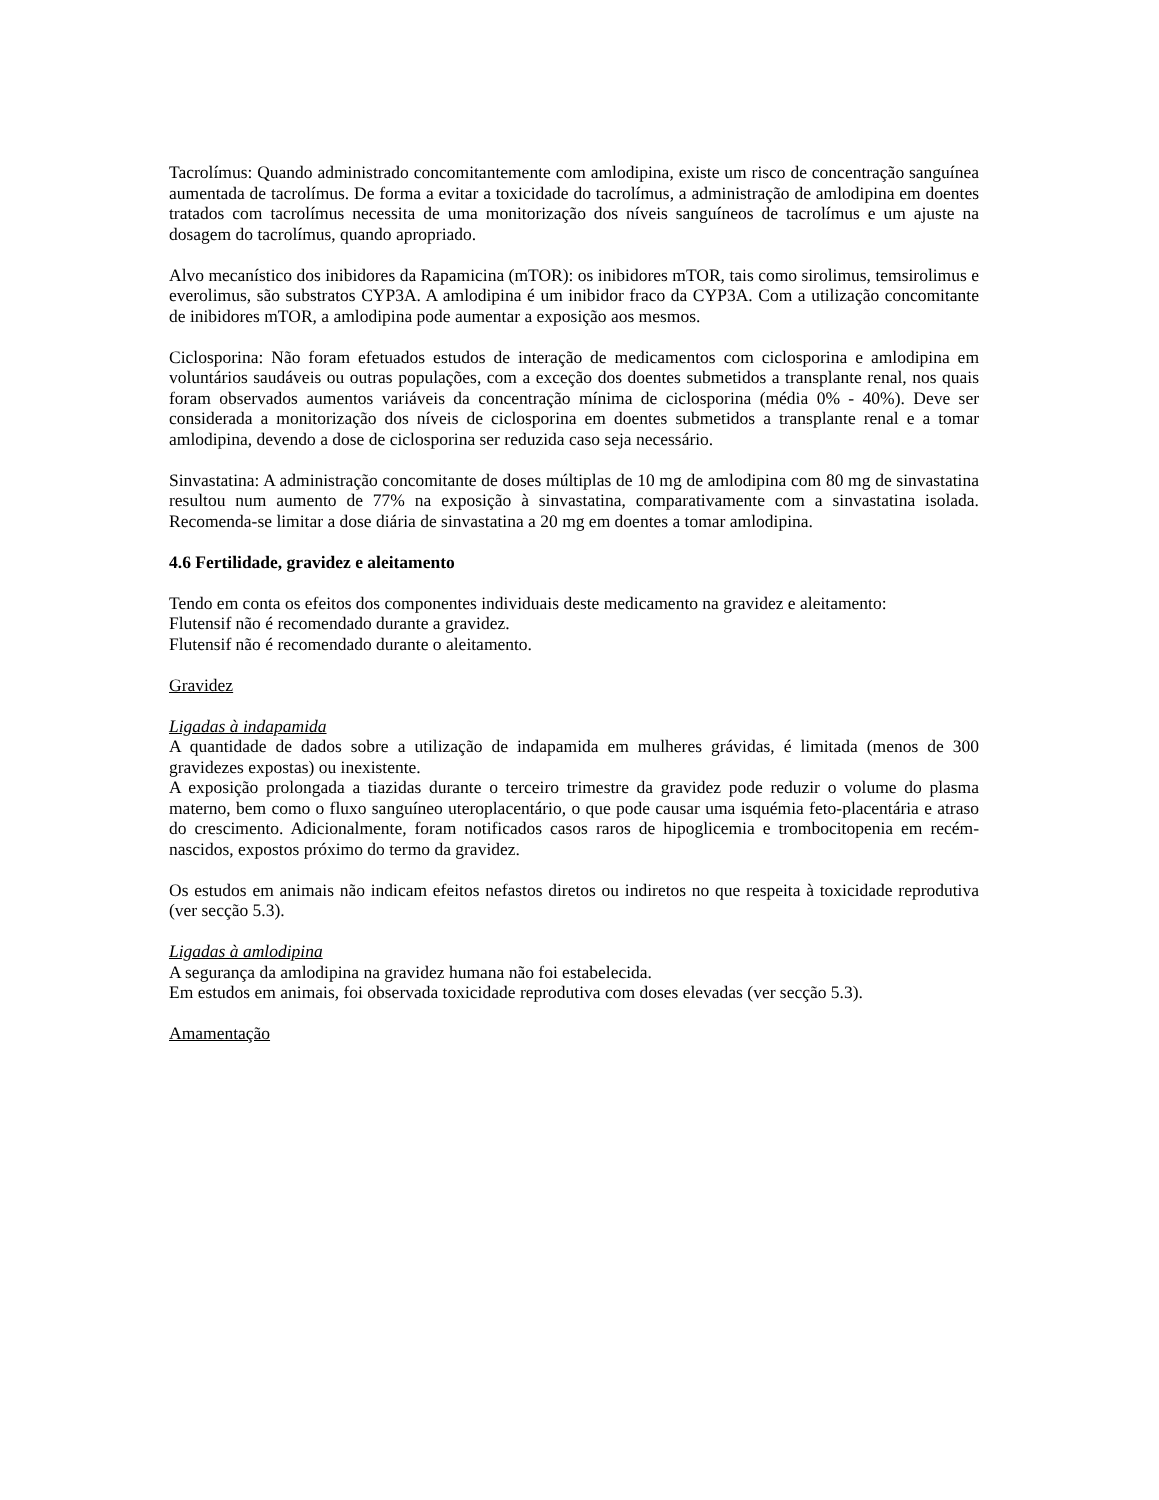Tacrolímus: Quando administrado concomitantemente com amlodipina, existe um risco de concentração sanguínea aumentada de tacrolímus. De forma a evitar a toxicidade do tacrolímus, a administração de amlodipina em doentes tratados com tacrolímus necessita de uma monitorização dos níveis sanguíneos de tacrolímus e um ajuste na dosagem do tacrolímus, quando apropriado.
Alvo mecanístico dos inibidores da Rapamicina (mTOR): os inibidores mTOR, tais como sirolimus, temsirolimus e everolimus, são substratos CYP3A. A amlodipina é um inibidor fraco da CYP3A. Com a utilização concomitante de inibidores mTOR, a amlodipina pode aumentar a exposição aos mesmos.
Ciclosporina: Não foram efetuados estudos de interação de medicamentos com ciclosporina e amlodipina em voluntários saudáveis ou outras populações, com a exceção dos doentes submetidos a transplante renal, nos quais foram observados aumentos variáveis da concentração mínima de ciclosporina (média 0% - 40%). Deve ser considerada a monitorização dos níveis de ciclosporina em doentes submetidos a transplante renal e a tomar amlodipina, devendo a dose de ciclosporina ser reduzida caso seja necessário.
Sinvastatina: A administração concomitante de doses múltiplas de 10 mg de amlodipina com 80 mg de sinvastatina resultou num aumento de 77% na exposição à sinvastatina, comparativamente com a sinvastatina isolada. Recomenda-se limitar a dose diária de sinvastatina a 20 mg em doentes a tomar amlodipina.
4.6 Fertilidade, gravidez e aleitamento
Tendo em conta os efeitos dos componentes individuais deste medicamento na gravidez e aleitamento:
Flutensif não é recomendado durante a gravidez.
Flutensif não é recomendado durante o aleitamento.
Gravidez
Ligadas à indapamida
A quantidade de dados sobre a utilização de indapamida em mulheres grávidas, é limitada (menos de 300 gravidezes expostas) ou inexistente.
A exposição prolongada a tiazidas durante o terceiro trimestre da gravidez pode reduzir o volume do plasma materno, bem como o fluxo sanguíneo uteroplacentário, o que pode causar uma isquémia feto-placentária e atraso do crescimento. Adicionalmente, foram notificados casos raros de hipoglicemia e trombocitopenia em recém-nascidos, expostos próximo do termo da gravidez.
Os estudos em animais não indicam efeitos nefastos diretos ou indiretos no que respeita à toxicidade reprodutiva (ver secção 5.3).
Ligadas à amlodipina
A segurança da amlodipina na gravidez humana não foi estabelecida.
Em estudos em animais, foi observada toxicidade reprodutiva com doses elevadas (ver secção 5.3).
Amamentação